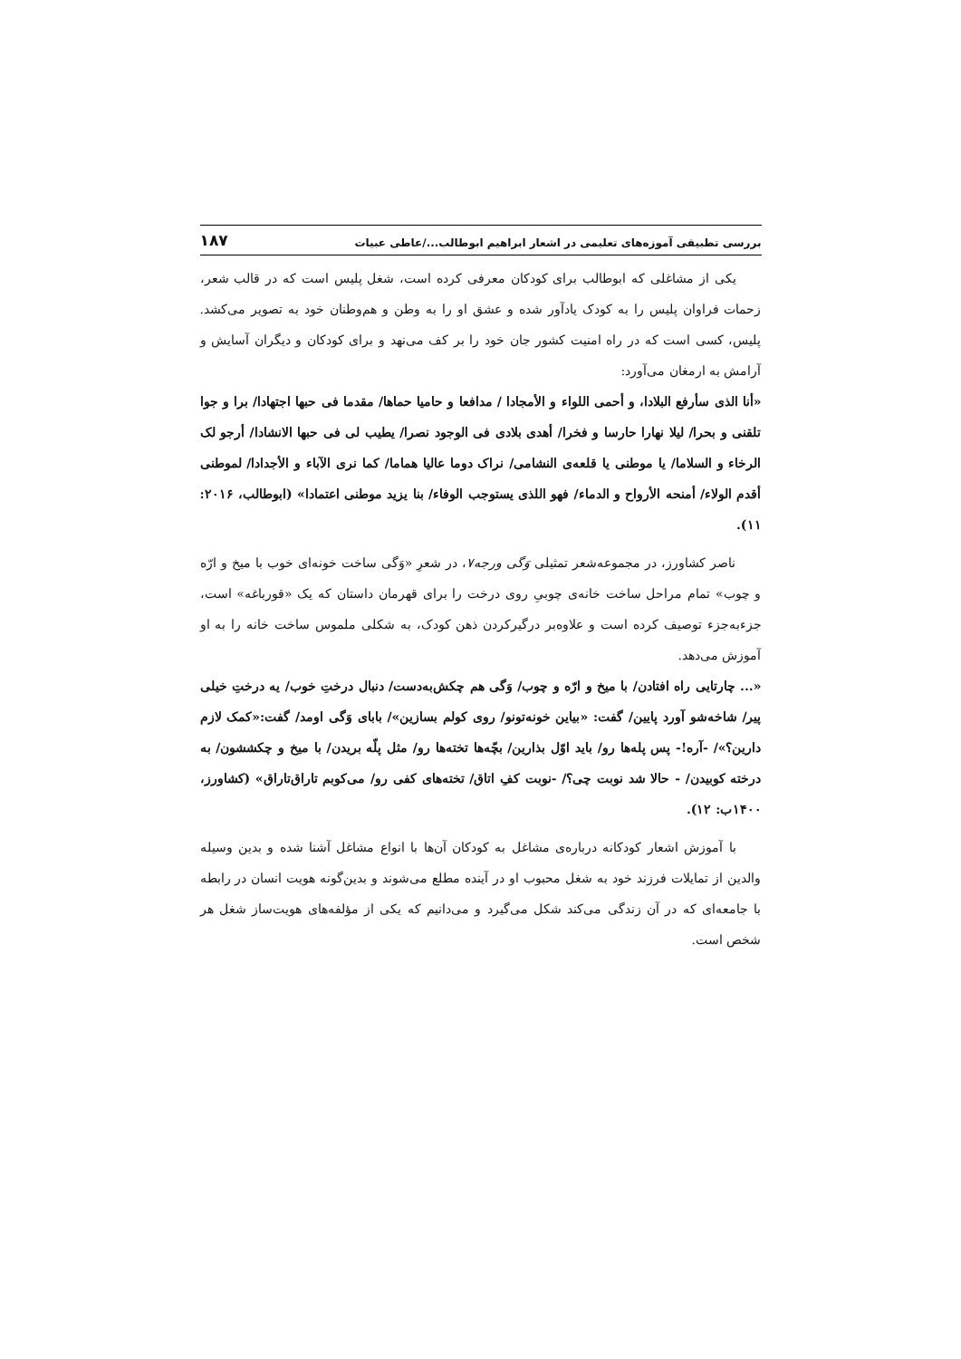بررسی تطبیقی آموزه‌های تعلیمی در اشعار ابراهیم ابوطالب.../عاطی عبیات ۱۸۷
یکی از مشاغلی که ابوطالب برای کودکان معرفی کرده است، شغل پلیس است که در قالب شعر، زحمات فراوان پلیس را به کودک یادآور شده و عشق او را به وطن و هم‌وطنان خود به تصویر می‌کشد. پلیس، کسی است که در راه امنیت کشور جان خود را بر کف می‌نهد و برای کودکان و دیگران آسایش و آرامش به ارمغان می‌آورد:
«أنا الذی سأرفع البلادا، و أحمی اللواء و الأمجادا / مدافعا و حامیا حماها/ مقدما فی حبها اجتهادا/ برا و جوا تلقنی و بحرا/ لیلا نهارا حارسا و فخرا/ أهدی بلادی فی الوجود نصرا/ یطیب لی فی حبها الانشادا/ أرجو لک الرخاء و السلاما/ یا موطنی یا قلعه‌ی النشامی/ نراک دوما عالیا هماما/ کما نری الآباء و الأجدادا/ لموطنی أقدم الولاء/ أمنحه الأرواح و الدماء/ فهو اللذی یستوجب الوفاء/ بنا یزید موطنی اعتمادا» (ابوطالب، ۲۰۱۶: ۱۱).
ناصر کشاورز، در مجموعه‌شعر تمثیلی وَگی ورجه۷، در شعرِ «وَگی ساخت خونه‌ای خوب با میخ و ارّه و چوب» تمام مراحل ساخت خانه‌ی چوبیِ روی درخت را برای قهرمان داستان که یک «قورباغه» است، جزء‌به‌جزء توصیف کرده است و علاوه‌بر درگیرکردن ذهن کودک، به شکلی ملموس ساخت خانه را به او آموزش می‌دهد.
«... چارتایی راه افتادن/ با میخ و ارّه و چوب/ وَگی هم چکش‌به‌دست/ دنبال درختِ خوب/ یه درختِ خیلی پیر/ شاخه‌شو آورد پایین/ گفت: «بیاین خونه‌تونو/ روی کولم بسازین»/ بابای وَگی اومد/ گفت:«کمک لازم دارین؟»/ -آره!- پس پله‌ها رو/ باید اوّل بذارین/ بچّه‌ها تخته‌ها رو/ مثل پلّه بریدن/ با میخ و چکششون/ به درخته کوبیدن/ - حالا شد نوبت چی؟/ -نوبت کفِ اتاق/ تخته‌های کفی رو/ می‌کوبم تاراق‌تاراق» (کشاورز، ۱۴۰۰ب: ۱۲).
با آموزش اشعار کودکانه درباره‌ی مشاغل به کودکان آن‌ها با انواع مشاغل آشنا شده و بدین وسیله والدین از تمایلات فرزند خود به شغل محبوب او در آینده مطلع می‌شوند و بدین‌گونه هویت انسان در رابطه با جامعه‌ای که در آن زندگی می‌کند شکل می‌گیرد و می‌دانیم که یکی از مؤلفه‌های هویت‌ساز شغل هر شخص است.